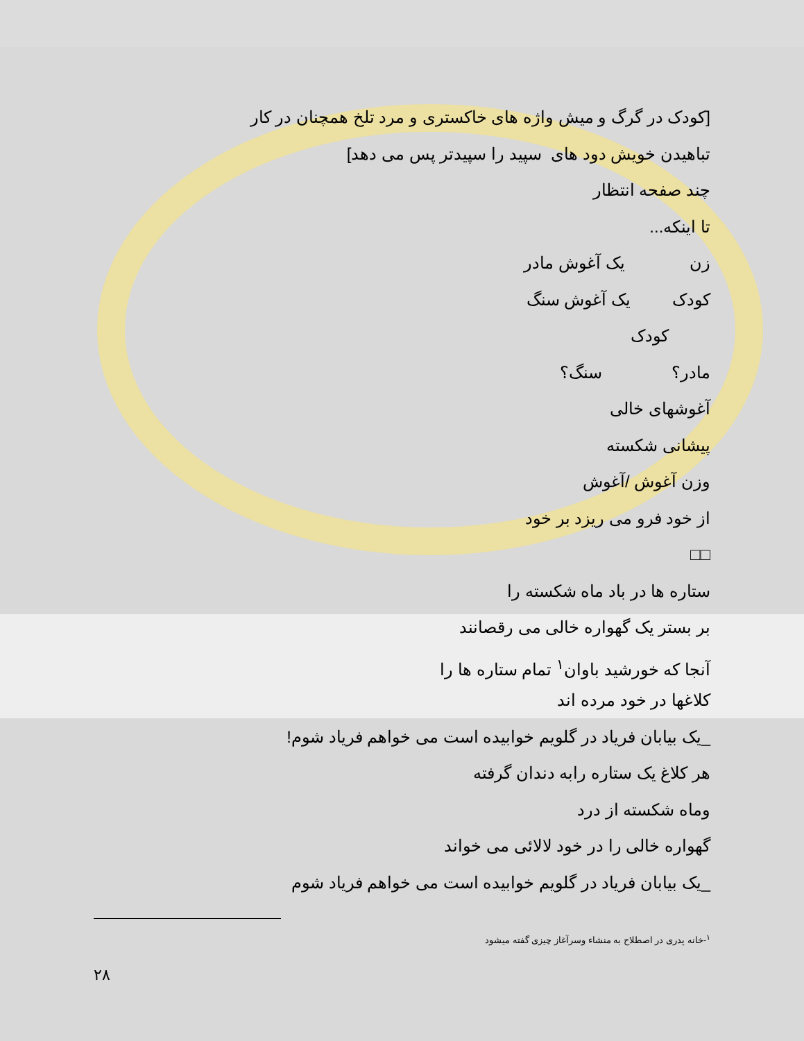[کودک در گرگ و میش واژه های خاکستری و مرد تلخ همچنان در کار
تباهیدن خویش دود های سپید را سپیدتر پس می دهد]
چند صفحه انتظار
تا اینکه...
زن یک آغوش مادر
کودک یک آغوش سنگ
کودک
مادر؟ سنگ؟
آغوشهای خالی
پیشانی شکسته
وزن آغوش /آغوش
از خود فرو می ریزد بر خود
□□
ستاره ها در باد ماه شکسته را
بر بستر یک گهواره خالی می رقصانند
آنجا که خورشید باوان<sup>۱</sup> تمام ستاره ها را
کلاغها در خود مرده اند
_یک بیابان فریاد در گلویم خوابیده است می خواهم فریاد شوم!
هر کلاغ یک ستاره رابه دندان گرفته
وماه شکسته از درد
گهواره خالی را در خود لالائی می خواند
_یک بیابان فریاد در گلویم خوابیده است می خواهم فریاد شوم
<sup>۱</sup>-خانه پدری در اصطلاح به منشاء وسرآغاز چیزی گفته میشود
۲۸